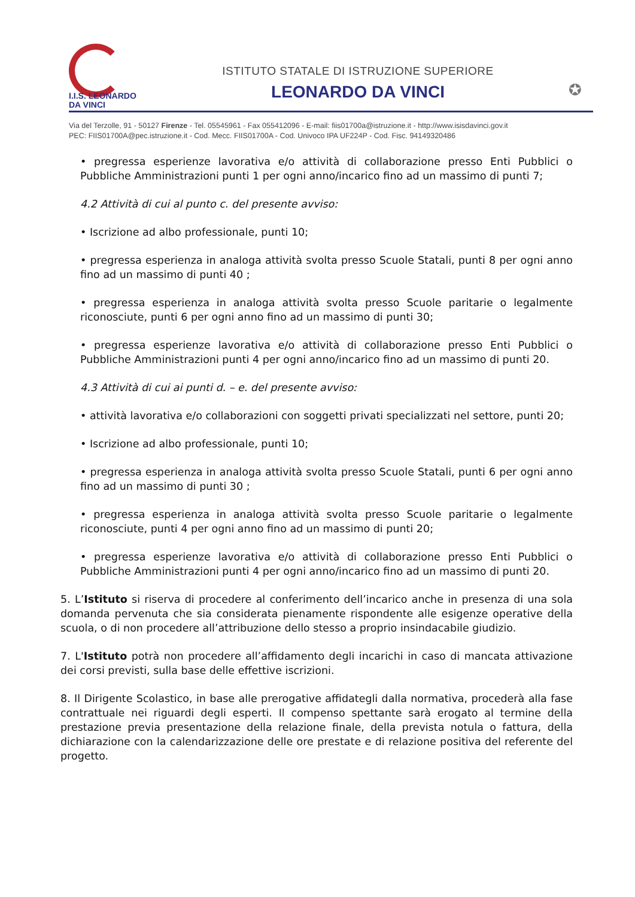I.I.S. LEONARDO
DA VINCI
ISTITUTO STATALE DI ISTRUZIONE SUPERIORE
LEONARDO DA VINCI
✪
Via del Terzolle, 91 - 50127 Firenze - Tel. 05545961 - Fax 055412096 - E-mail: fiis01700a@istruzione.it - http://www.isisdavinci.gov.it
PEC: FIIS01700A@pec.istruzione.it - Cod. Mecc. FIIS01700A - Cod. Univoco IPA UF224P - Cod. Fisc. 94149320486
• pregressa esperienze lavorativa e/o attività di collaborazione presso Enti Pubblici o Pubbliche Amministrazioni punti 1 per ogni anno/incarico fino ad un massimo di punti 7;
4.2 Attività di cui al punto c. del presente avviso:
• Iscrizione ad albo professionale, punti 10;
• pregressa esperienza in analoga attività svolta presso Scuole Statali, punti 8 per ogni anno fino ad un massimo di punti 40 ;
• pregressa esperienza in analoga attività svolta presso Scuole paritarie o legalmente riconosciute, punti 6 per ogni anno fino ad un massimo di punti 30;
• pregressa esperienze lavorativa e/o attività di collaborazione presso Enti Pubblici o Pubbliche Amministrazioni punti 4 per ogni anno/incarico fino ad un massimo di punti 20.
4.3 Attività di cui ai punti d. – e. del presente avviso:
• attività lavorativa e/o collaborazioni con soggetti privati specializzati nel settore, punti 20;
• Iscrizione ad albo professionale, punti 10;
• pregressa esperienza in analoga attività svolta presso Scuole Statali, punti 6 per ogni anno fino ad un massimo di punti 30 ;
• pregressa esperienza in analoga attività svolta presso Scuole paritarie o legalmente riconosciute, punti 4 per ogni anno fino ad un massimo di punti 20;
• pregressa esperienze lavorativa e/o attività di collaborazione presso Enti Pubblici o Pubbliche Amministrazioni punti 4 per ogni anno/incarico fino ad un massimo di punti 20.
5. L’Istituto si riserva di procedere al conferimento dell’incarico anche in presenza di una sola domanda pervenuta che sia considerata pienamente rispondente alle esigenze operative della scuola, o di non procedere all’attribuzione dello stesso a proprio insindacabile giudizio.
7. L'Istituto potrà non procedere all’affidamento degli incarichi in caso di mancata attivazione dei corsi previsti, sulla base delle effettive iscrizioni.
8. Il Dirigente Scolastico, in base alle prerogative affidategli dalla normativa, procederà alla fase contrattuale nei riguardi degli esperti. Il compenso spettante sarà erogato al termine della prestazione previa presentazione della relazione finale, della prevista notula o fattura, della dichiarazione con la calendarizzazione delle ore prestate e di relazione positiva del referente del progetto.